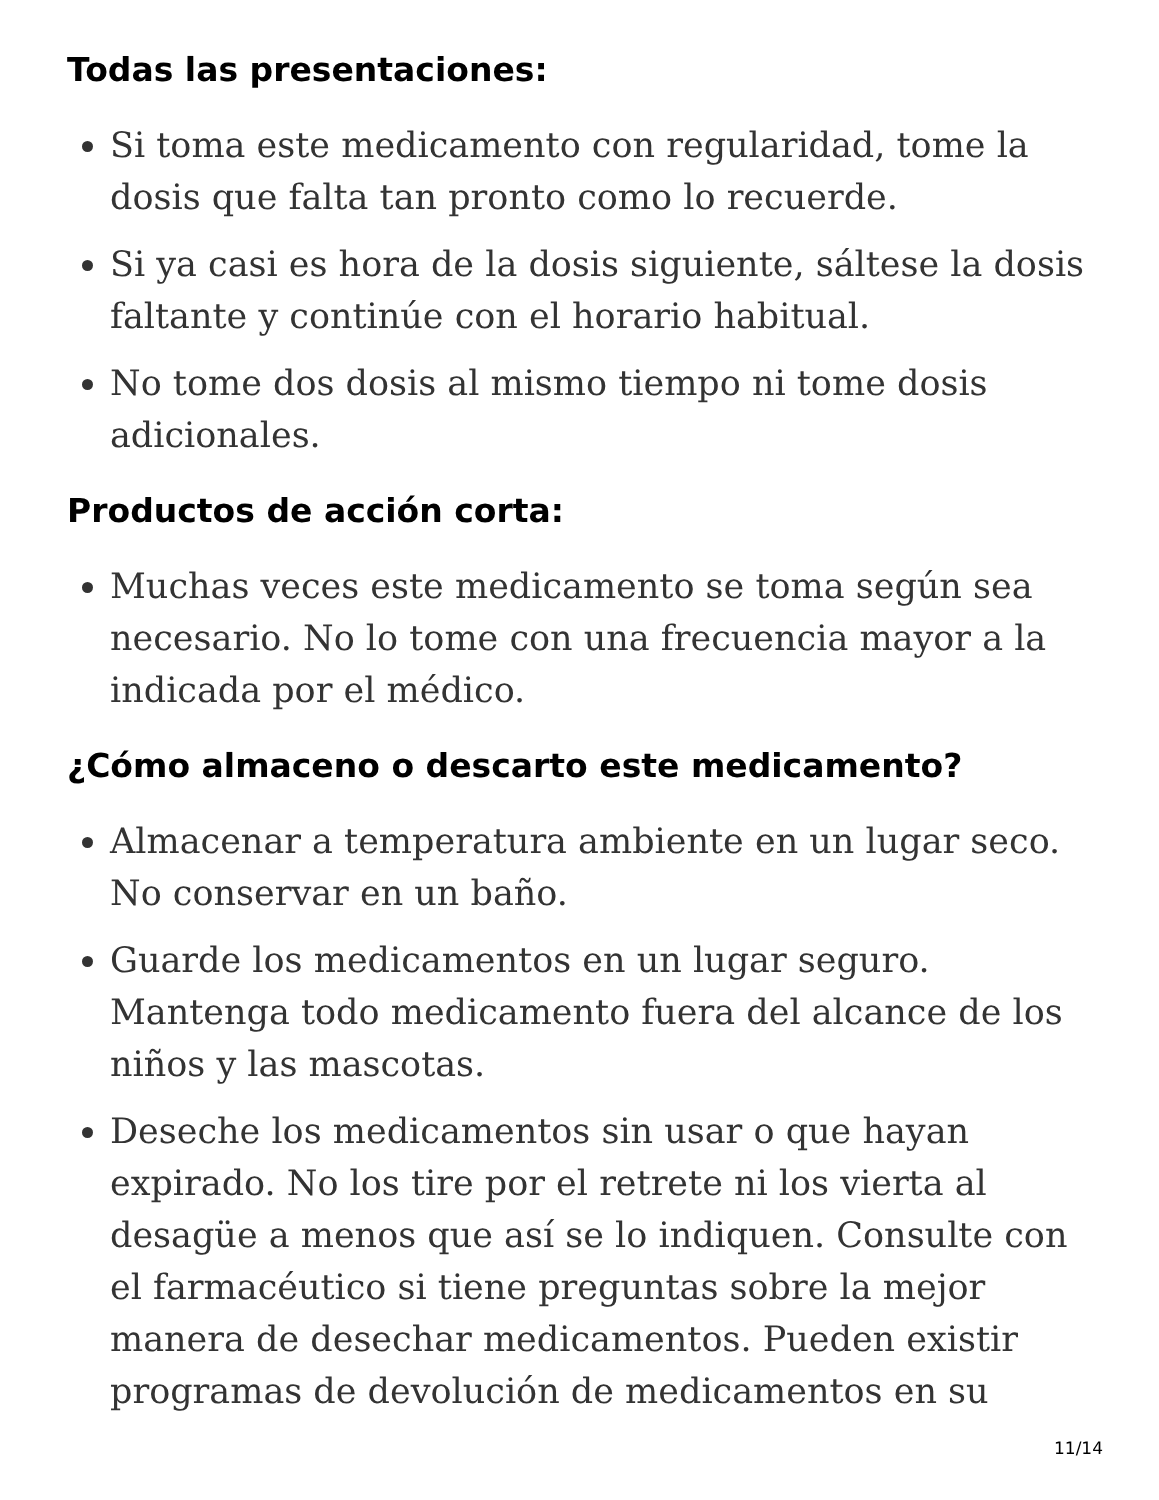Todas las presentaciones:
Si toma este medicamento con regularidad, tome la dosis que falta tan pronto como lo recuerde.
Si ya casi es hora de la dosis siguiente, sáltese la dosis faltante y continúe con el horario habitual.
No tome dos dosis al mismo tiempo ni tome dosis adicionales.
Productos de acción corta:
Muchas veces este medicamento se toma según sea necesario. No lo tome con una frecuencia mayor a la indicada por el médico.
¿Cómo almaceno o descarto este medicamento?
Almacenar a temperatura ambiente en un lugar seco. No conservar en un baño.
Guarde los medicamentos en un lugar seguro. Mantenga todo medicamento fuera del alcance de los niños y las mascotas.
Deseche los medicamentos sin usar o que hayan expirado. No los tire por el retrete ni los vierta al desagüe a menos que así se lo indiquen. Consulte con el farmacéutico si tiene preguntas sobre la mejor manera de desechar medicamentos. Pueden existir programas de devolución de medicamentos en su
11/14